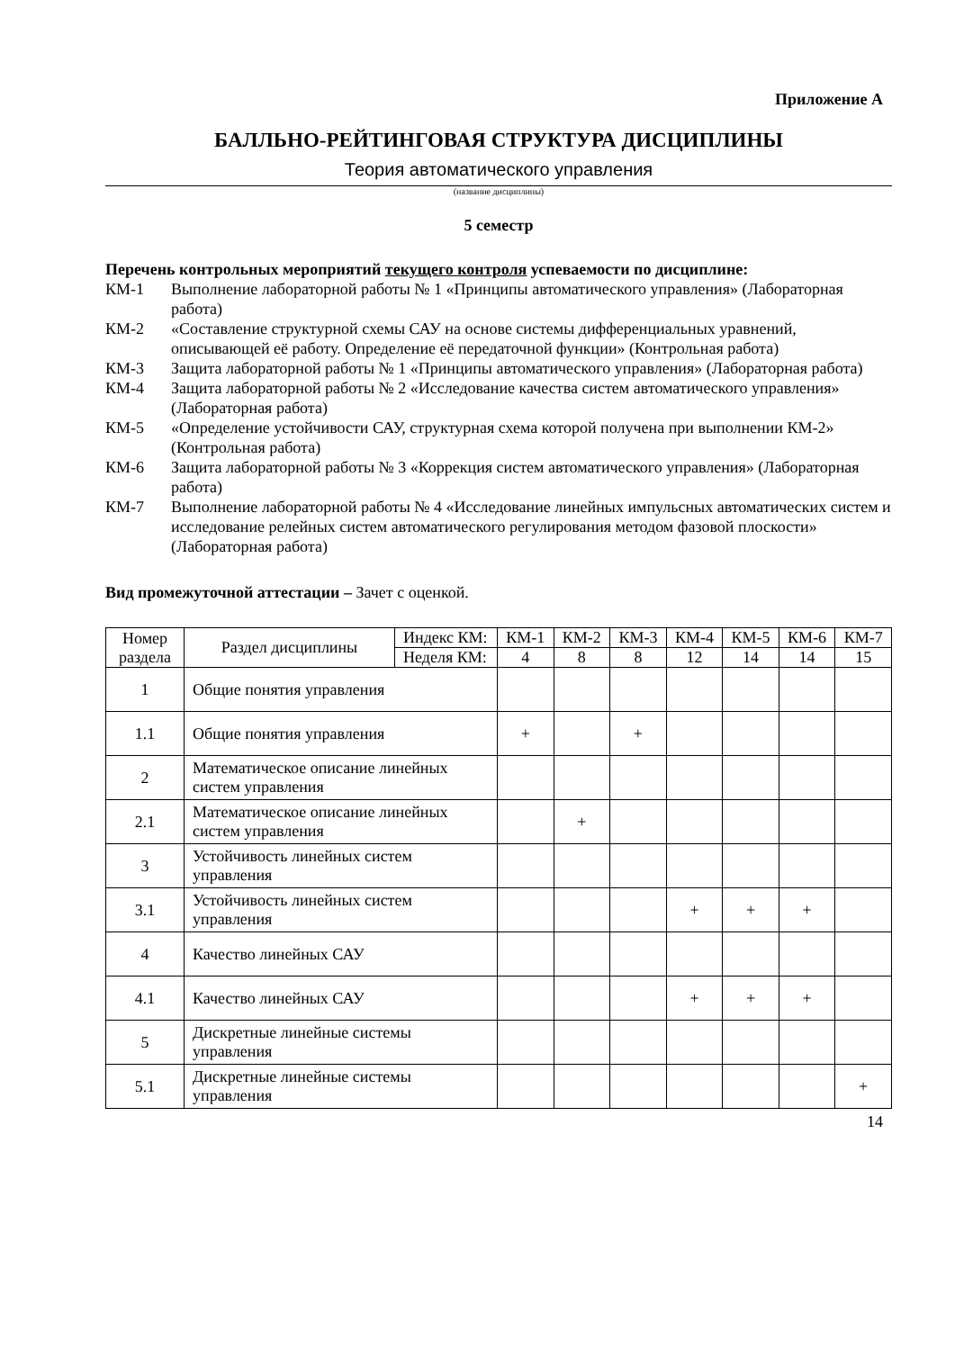Приложение А
БАЛЛЬНО-РЕЙТИНГОВАЯ СТРУКТУРА ДИСЦИПЛИНЫ
Теория автоматического управления
(название дисциплины)
5 семестр
Перечень контрольных мероприятий текущего контроля успеваемости по дисциплине:
КМ-1 Выполнение лабораторной работы № 1 «Принципы автоматического управления» (Лабораторная работа)
КМ-2 «Составление структурной схемы САУ на основе системы дифференциальных уравнений, описывающей её работу. Определение её передаточной функции» (Контрольная работа)
КМ-3 Защита лабораторной работы № 1 «Принципы автоматического управления» (Лабораторная работа)
КМ-4 Защита лабораторной работы № 2 «Исследование качества систем автоматического управления» (Лабораторная работа)
КМ-5 «Определение устойчивости САУ, структурная схема которой получена при выполнении КМ-2» (Контрольная работа)
КМ-6 Защита лабораторной работы № 3 «Коррекция систем автоматического управления» (Лабораторная работа)
КМ-7 Выполнение лабораторной работы № 4 «Исследование линейных импульсных автоматических систем и исследование релейных систем автоматического регулирования методом фазовой плоскости» (Лабораторная работа)
Вид промежуточной аттестации – Зачет с оценкой.
| Номер раздела | Раздел дисциплины | Индекс КМ: | КМ-1 | КМ-2 | КМ-3 | КМ-4 | КМ-5 | КМ-6 | КМ-7 |
| | | Неделя КМ: | 4 | 8 | 8 | 12 | 14 | 14 | 15 |
| 1 | Общие понятия управления | | | | | | | | |
| 1.1 | Общие понятия управления | | + | | + | | | | |
| 2 | Математическое описание линейных систем управления | | | | | | | | |
| 2.1 | Математическое описание линейных систем управления | | | + | | | | | |
| 3 | Устойчивость линейных систем управления | | | | | | | | |
| 3.1 | Устойчивость линейных систем управления | | | | | + | + | + | |
| 4 | Качество линейных САУ | | | | | | | | |
| 4.1 | Качество линейных САУ | | | | | + | + | + | |
| 5 | Дискретные линейные системы управления | | | | | | | | |
| 5.1 | Дискретные линейные системы управления | | | | | | | | + |
14